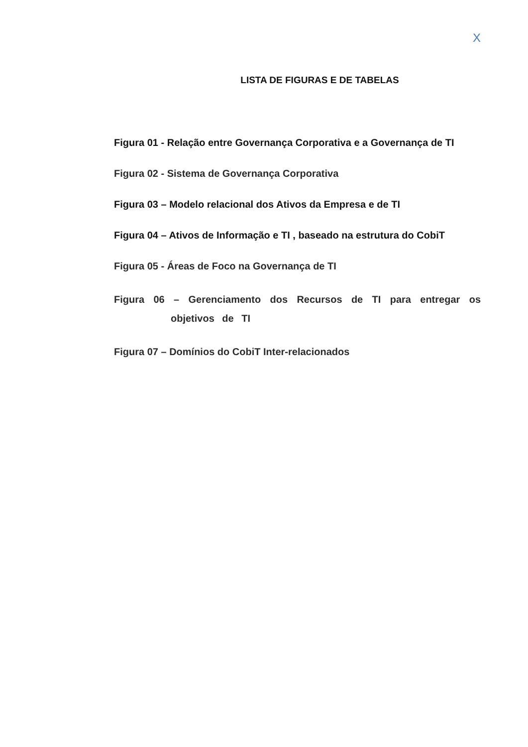X
LISTA DE FIGURAS E DE TABELAS
Figura 01 - Relação entre Governança Corporativa e a Governança de TI
Figura 02 - Sistema de Governança Corporativa
Figura 03 – Modelo relacional dos Ativos da Empresa e de TI
Figura 04 – Ativos de Informação e TI , baseado na estrutura do CobiT
Figura 05 - Áreas de Foco na Governança de TI
Figura 06 – Gerenciamento dos Recursos de TI para entregar os objetivos de TI
Figura 07 – Domínios do CobiT Inter-relacionados